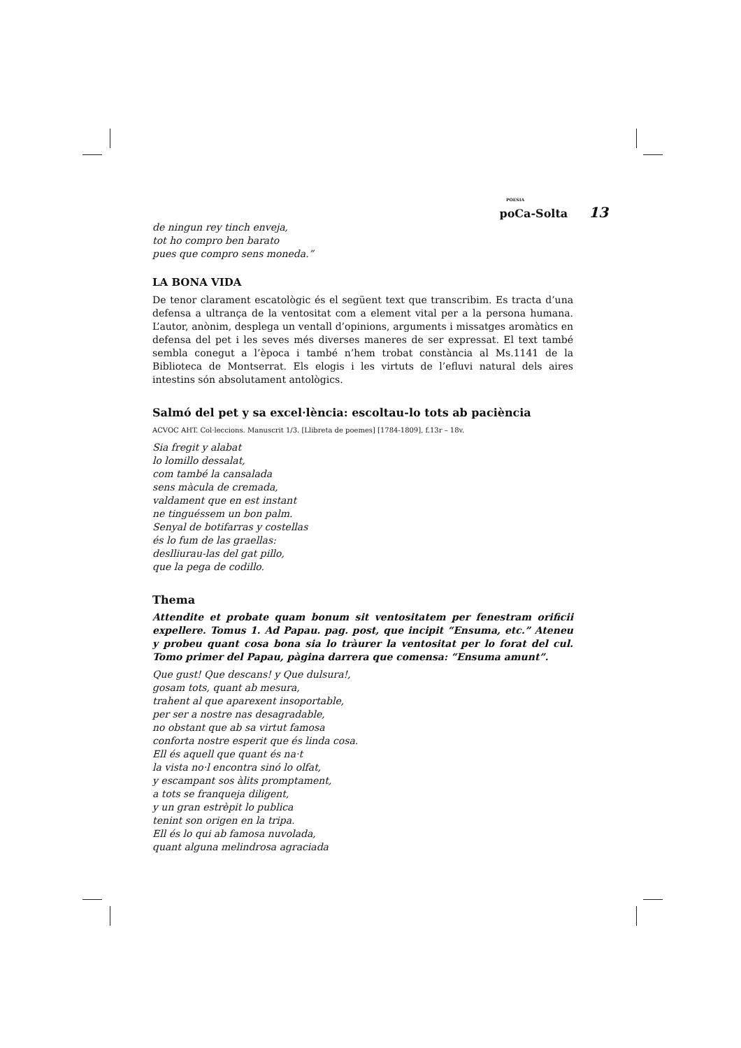POESIA
poCa-Solta 13
de ningun rey tinch enveja,
tot ho compro ben barato
pues que compro sens moneda.”
LA BONA VIDA
De tenor clarament escatològic és el següent text que transcribim. Es tracta d’una defensa a ultrança de la ventositat com a element vital per a la persona humana. L’autor, anònim, desplega un ventall d’opinions, arguments i missatges aromàtics en defensa del pet i les seves més diverses maneres de ser expressat. El text també sembla conegut a l’època i també n’hem trobat constància al Ms.1141 de la Biblioteca de Montserrat. Els elogis i les virtuts de l’efluvi natural dels aires intestins són absolutament antològics.
Salmó del pet y sa excel·lència: escoltau-lo tots ab paciència
ACVOC AHT. Col·leccions. Manuscrit 1/3. [Llibreta de poemes] [1784-1809], f.13r – 18v.
Sia fregit y alabat
lo lomillo dessalat,
com també la cansalada
sens màcula de cremada,
valdament que en est instant
ne tinguéssem un bon palm.
Senyal de botifarras y costellas
és lo fum de las graellas:
deslliurau-las del gat pillo,
que la pega de codillo.
Thema
Attendite et probate quam bonum sit ventositatem per fenestram orificii expellere. Tomus 1. Ad Papau. pag. post, que incipit “Ensuma, etc.” Ateneu y probeu quant cosa bona sia lo tràurer la ventositat per lo forat del cul. Tomo primer del Papau, pàgina darrera que comensa: “Ensuma amunt”.
Que gust! Que descans! y Que dulsura!,
gosam tots, quant ab mesura,
trahent al que aparexent insoportable,
per ser a nostre nas desagradable,
no obstant que ab sa virtut famosa
conforta nostre esperit que és linda cosa.
Ell és aquell que quant és na·t
la vista no·l encontra sinó lo olfat,
y escampant sos àlits promptament,
a tots se franqueja diligent,
y un gran estrèpit lo publica
tenint son origen en la tripa.
Ell és lo qui ab famosa nuvolada,
quant alguna melindrosa agraciada